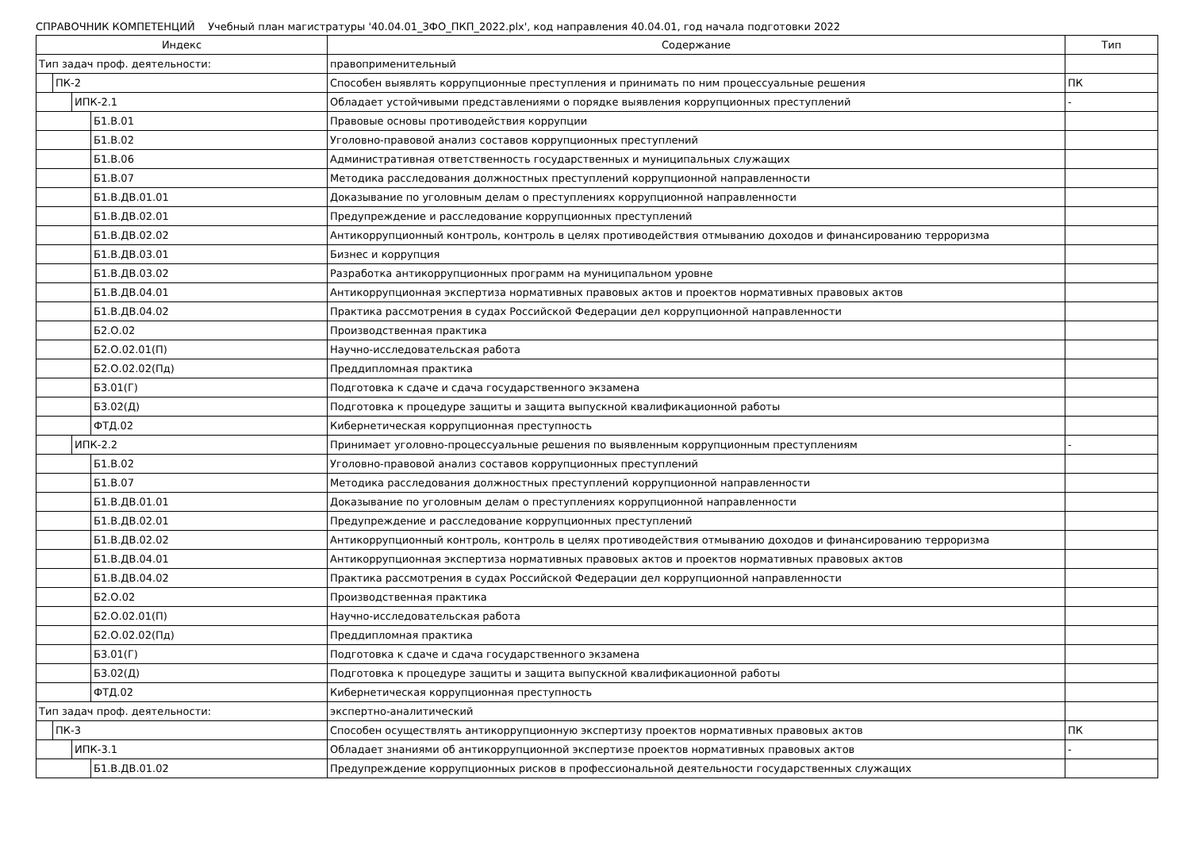СПРАВОЧНИК КОМПЕТЕНЦИЙ Учебный план магистратуры '40.04.01_ЗФО_ПКП_2022.plx', код направления 40.04.01, год начала подготовки 2022
| Индекс | Содержание | Тип |
| --- | --- | --- |
| Тип задач проф. деятельности: | правоприменительный | |
| ПК-2 | Способен выявлять коррупционные преступления и принимать по ним процессуальные решения | ПК |
| ИПК-2.1 | Обладает устойчивыми представлениями о порядке выявления коррупционных преступлений | - |
| Б1.В.01 | Правовые основы противодействия коррупции | |
| Б1.В.02 | Уголовно-правовой анализ составов коррупционных преступлений | |
| Б1.В.06 | Административная ответственность государственных и муниципальных служащих | |
| Б1.В.07 | Методика расследования должностных преступлений коррупционной направленности | |
| Б1.В.ДВ.01.01 | Доказывание по уголовным делам о преступлениях коррупционной направленности | |
| Б1.В.ДВ.02.01 | Предупреждение и расследование коррупционных преступлений | |
| Б1.В.ДВ.02.02 | Антикоррупционный контроль, контроль в целях противодействия отмыванию доходов и финансированию терроризма | |
| Б1.В.ДВ.03.01 | Бизнес и коррупция | |
| Б1.В.ДВ.03.02 | Разработка антикоррупционных программ на муниципальном уровне | |
| Б1.В.ДВ.04.01 | Антикоррупционная экспертиза нормативных правовых актов и проектов нормативных правовых актов | |
| Б1.В.ДВ.04.02 | Практика рассмотрения в судах Российской Федерации дел коррупционной направленности | |
| Б2.О.02 | Производственная практика | |
| Б2.О.02.01(П) | Научно-исследовательская работа | |
| Б2.О.02.02(Пд) | Преддипломная практика | |
| Б3.01(Г) | Подготовка к сдаче и сдача государственного экзамена | |
| Б3.02(Д) | Подготовка к процедуре защиты и защита выпускной квалификационной работы | |
| ФТД.02 | Кибернетическая коррупционная преступность | |
| ИПК-2.2 | Принимает уголовно-процессуальные решения по выявленным коррупционным преступлениям | - |
| Б1.В.02 | Уголовно-правовой анализ составов коррупционных преступлений | |
| Б1.В.07 | Методика расследования должностных преступлений коррупционной направленности | |
| Б1.В.ДВ.01.01 | Доказывание по уголовным делам о преступлениях коррупционной направленности | |
| Б1.В.ДВ.02.01 | Предупреждение и расследование коррупционных преступлений | |
| Б1.В.ДВ.02.02 | Антикоррупционный контроль, контроль в целях противодействия отмыванию доходов и финансированию терроризма | |
| Б1.В.ДВ.04.01 | Антикоррупционная экспертиза нормативных правовых актов и проектов нормативных правовых актов | |
| Б1.В.ДВ.04.02 | Практика рассмотрения в судах Российской Федерации дел коррупционной направленности | |
| Б2.О.02 | Производственная практика | |
| Б2.О.02.01(П) | Научно-исследовательская работа | |
| Б2.О.02.02(Пд) | Преддипломная практика | |
| Б3.01(Г) | Подготовка к сдаче и сдача государственного экзамена | |
| Б3.02(Д) | Подготовка к процедуре защиты и защита выпускной квалификационной работы | |
| ФТД.02 | Кибернетическая коррупционная преступность | |
| Тип задач проф. деятельности: | экспертно-аналитический | |
| ПК-3 | Способен осуществлять антикоррупционную экспертизу проектов нормативных правовых актов | ПК |
| ИПК-3.1 | Обладает знаниями об антикоррупционной экспертизе проектов нормативных правовых актов | - |
| Б1.В.ДВ.01.02 | Предупреждение коррупционных рисков в профессиональной деятельности государственных служащих | |